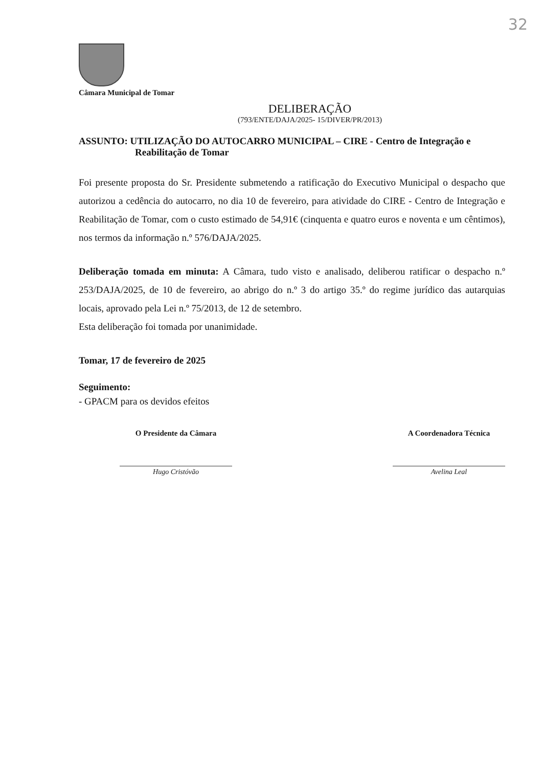32
Câmara Municipal de Tomar
DELIBERAÇÃO
(793/ENTE/DAJA/2025- 15/DIVER/PR/2013)
ASSUNTO: UTILIZAÇÃO DO AUTOCARRO MUNICIPAL – CIRE - Centro de Integração e Reabilitação de Tomar
Foi presente proposta do Sr. Presidente submetendo a ratificação do Executivo Municipal o despacho que autorizou a cedência do autocarro, no dia 10 de fevereiro, para atividade do CIRE - Centro de Integração e Reabilitação de Tomar, com o custo estimado de 54,91€ (cinquenta e quatro euros e noventa e um cêntimos), nos termos da informação n.º 576/DAJA/2025.
Deliberação tomada em minuta: A Câmara, tudo visto e analisado, deliberou ratificar o despacho n.º 253/DAJA/2025, de 10 de fevereiro, ao abrigo do n.º 3 do artigo 35.º do regime jurídico das autarquias locais, aprovado pela Lei n.º 75/2013, de 12 de setembro.
Esta deliberação foi tomada por unanimidade.
Tomar, 17 de fevereiro de 2025
Seguimento:
- GPACM para os devidos efeitos
O Presidente da Câmara
Hugo Cristóvão
A Coordenadora Técnica
Avelina Leal